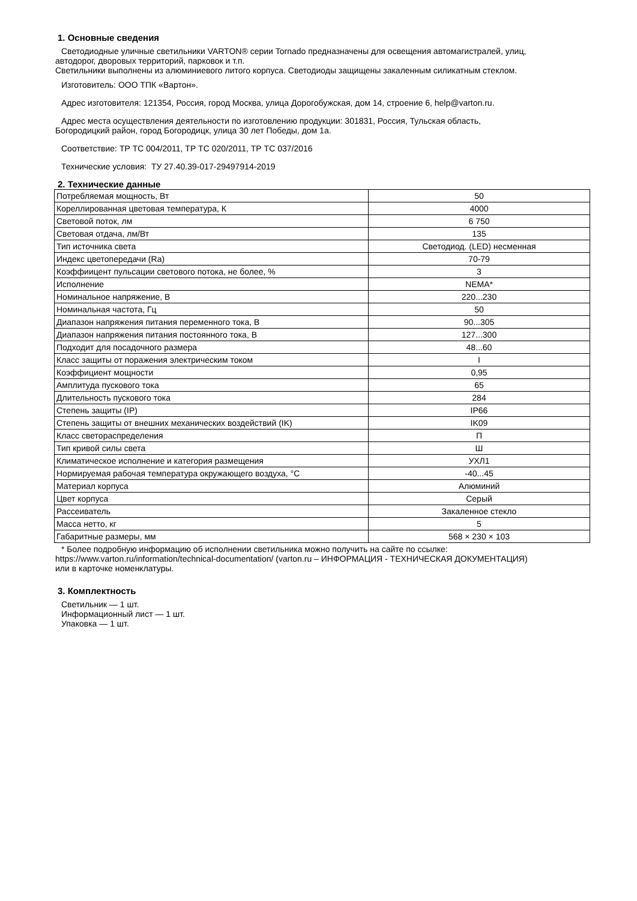1. Основные сведения
Светодиодные уличные светильники VARTON® серии Tornado предназначены для освещения автомагистралей, улиц,
автодорог, дворовых территорий, парковок и т.п.
Светильники выполнены из алюминиевого литого корпуса. Светодиоды защищены закаленным силикатным стеклом.
Изготовитель: ООО ТПК «Вартон».
Адрес изготовителя: 121354, Россия, город Москва, улица Дорогобужская, дом 14, строение 6, help@varton.ru.
Адрес места осуществления деятельности по изготовлению продукции: 301831, Россия, Тульская область,
Богородицкий район, город Богородицк, улица 30 лет Победы, дом 1а.
Соответствие: ТР ТС 004/2011, ТР ТС 020/2011, ТР ТС 037/2016
Технические условия: ТУ 27.40.39-017-29497914-2019
2. Технические данные
| Потребляемая мощность, Вт | 50 |
| Кореллированная цветовая температура, К | 4000 |
| Световой поток, лм | 6 750 |
| Световая отдача, лм/Вт | 135 |
| Тип источника света | Светодиод. (LED) несменная |
| Индекс цветопередачи (Ra) | 70-79 |
| Коэффиицент пульсации светового потока, не более, % | 3 |
| Исполнение | NEMA* |
| Номинальное напряжение, В | 220...230 |
| Номинальная частота, Гц | 50 |
| Диапазон напряжения питания переменного тока, В | 90...305 |
| Диапазон напряжения питания постоянного тока, В | 127...300 |
| Подходит для посадочного размера | 48...60 |
| Класс защиты от поражения электрическим током | I |
| Коэффициент мощности | 0,95 |
| Амплитуда пускового тока | 65 |
| Длительность пускового тока | 284 |
| Степень защиты (IP) | IP66 |
| Степень защиты от внешних механических воздействий (IK) | IK09 |
| Класс светораспределения | П |
| Тип кривой силы света | Ш |
| Климатическое исполнение и категория размещения | УХЛ1 |
| Нормируемая рабочая температура окружающего воздуха, °С | -40...45 |
| Материал корпуса | Алюминий |
| Цвет корпуса | Серый |
| Рассеиватель | Закаленное стекло |
| Масса нетто, кг | 5 |
| Габаритные размеры, мм | 568 × 230 × 103 |
* Более подробную информацию об исполнении светильника можно получить на сайте по ссылке:
https://www.varton.ru/information/technical-documentation/ (varton.ru – ИНФОРМАЦИЯ - ТЕХНИЧЕСКАЯ ДОКУМЕНТАЦИЯ)
или в карточке номенклатуры.
3. Комплектность
Светильник — 1 шт.
Информационный лист — 1 шт.
Упаковка — 1 шт.